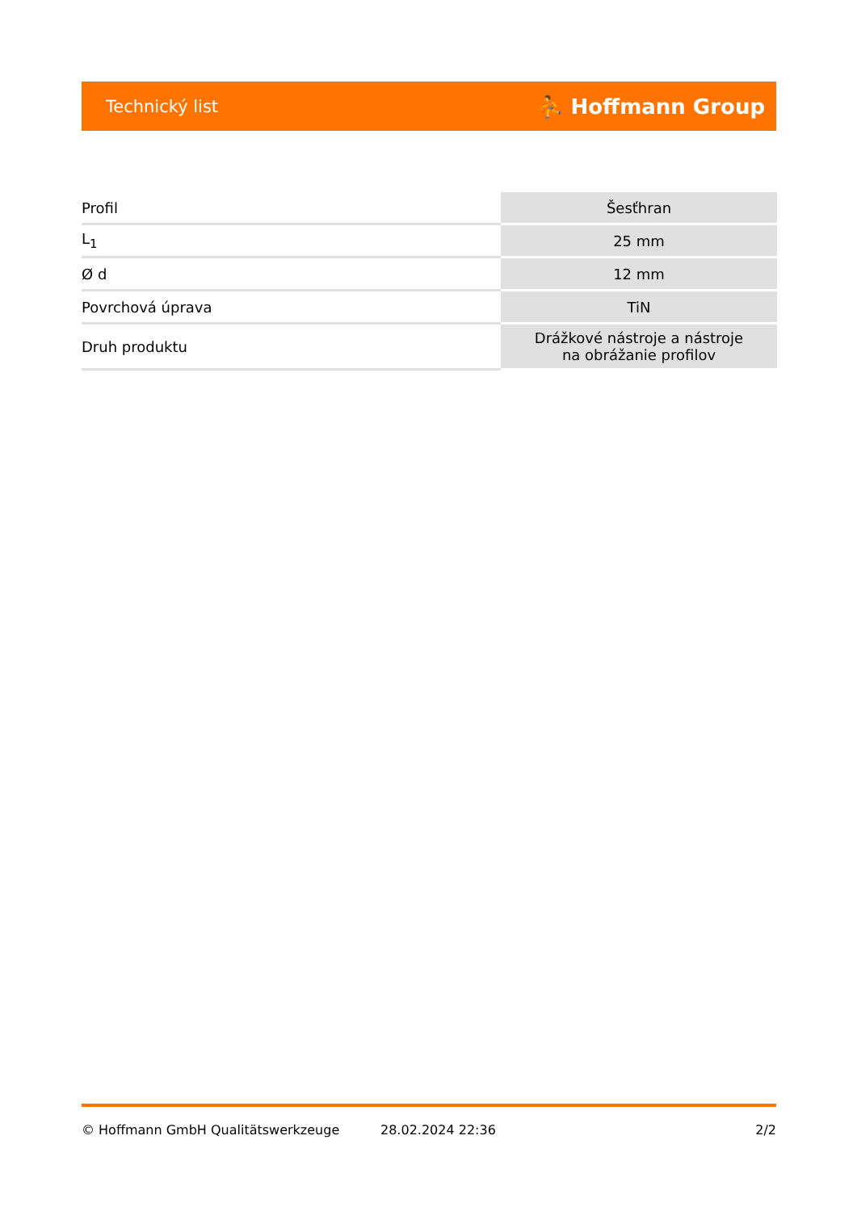Technický list ⛹ Hoffmann Group
| Profil | Šesťhran |
| L<sub>1</sub> | 25 mm |
| Ø d | 12 mm |
| Povrchová úprava | TiN |
| Druh produktu | Drážkové nástroje a nástroje na obrážanie profilov |
© Hoffmann GmbH Qualitätswerkzeuge 28.02.2024 22:36 2/2